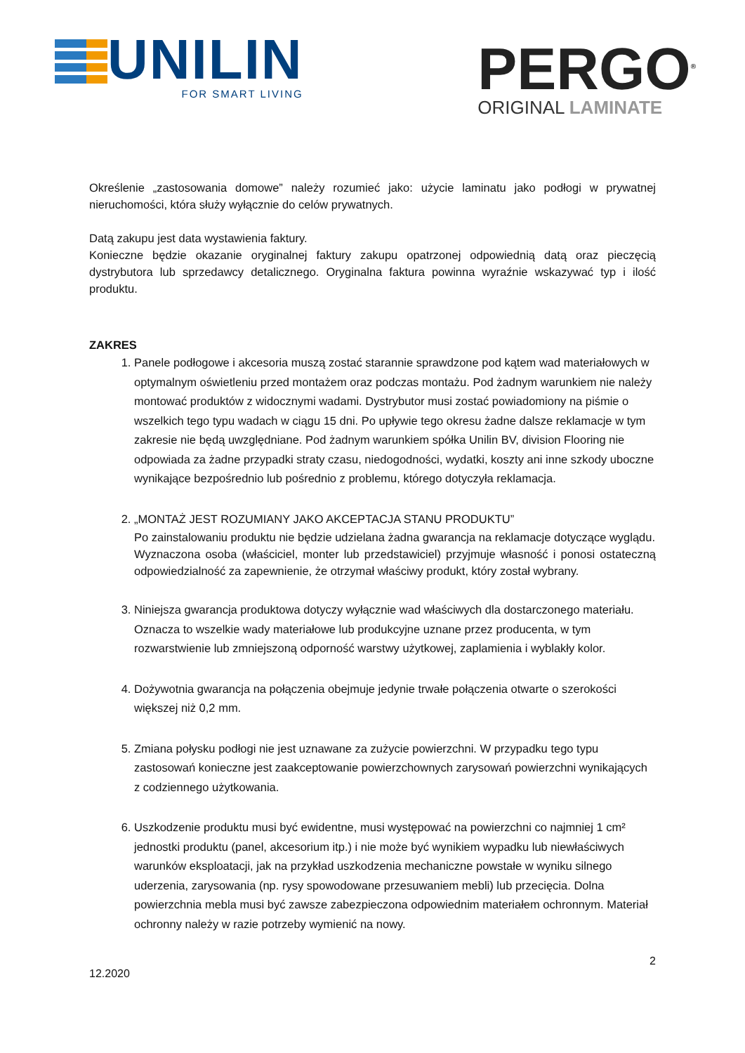UNILIN
FOR SMART LIVING
PERGO<sup>®</sup>
ORIGINAL LAMINATE
Określenie „zastosowania domowe” należy rozumieć jako: użycie laminatu jako podłogi w prywatnej nieruchomości, która służy wyłącznie do celów prywatnych.
Datą zakupu jest data wystawienia faktury.
Konieczne będzie okazanie oryginalnej faktury zakupu opatrzonej odpowiednią datą oraz pieczęcią dystrybutora lub sprzedawcy detalicznego. Oryginalna faktura powinna wyraźnie wskazywać typ i ilość produktu.
ZAKRES
1. Panele podłogowe i akcesoria muszą zostać starannie sprawdzone pod kątem wad materiałowych w optymalnym oświetleniu przed montażem oraz podczas montażu. Pod żadnym warunkiem nie należy montować produktów z widocznymi wadami. Dystrybutor musi zostać powiadomiony na piśmie o wszelkich tego typu wadach w ciągu 15 dni. Po upływie tego okresu żadne dalsze reklamacje w tym zakresie nie będą uwzględniane. Pod żadnym warunkiem spółka Unilin BV, division Flooring nie odpowiada za żadne przypadki straty czasu, niedogodności, wydatki, koszty ani inne szkody uboczne wynikające bezpośrednio lub pośrednio z problemu, którego dotyczyła reklamacja.
2. „MONTAŻ JEST ROZUMIANY JAKO AKCEPTACJA STANU PRODUKTU”
Po zainstalowaniu produktu nie będzie udzielana żadna gwarancja na reklamacje dotyczące wyglądu.
Wyznaczona osoba (właściciel, monter lub przedstawiciel) przyjmuje własność i ponosi ostateczną odpowiedzialność za zapewnienie, że otrzymał właściwy produkt, który został wybrany.
3. Niniejsza gwarancja produktowa dotyczy wyłącznie wad właściwych dla dostarczonego materiału. Oznacza to wszelkie wady materiałowe lub produkcyjne uznane przez producenta, w tym rozwarstwienie lub zmniejszoną odporność warstwy użytkowej, zaplamienia i wyblakły kolor.
4. Dożywotnia gwarancja na połączenia obejmuje jedynie trwałe połączenia otwarte o szerokości większej niż 0,2 mm.
5. Zmiana połysku podłogi nie jest uznawane za zużycie powierzchni. W przypadku tego typu zastosowań konieczne jest zaakceptowanie powierzchownych zarysowań powierzchni wynikających z codziennego użytkowania.
6. Uszkodzenie produktu musi być ewidentne, musi występować na powierzchni co najmniej 1 cm² jednostki produktu (panel, akcesorium itp.) i nie może być wynikiem wypadku lub niewłaściwych warunków eksploatacji, jak na przykład uszkodzenia mechaniczne powstałe w wyniku silnego uderzenia, zarysowania (np. rysy spowodowane przesuwaniem mebli) lub przecięcia. Dolna powierzchnia mebla musi być zawsze zabezpieczona odpowiednim materiałem ochronnym. Materiał ochronny należy w razie potrzeby wymienić na nowy.
2
12.2020